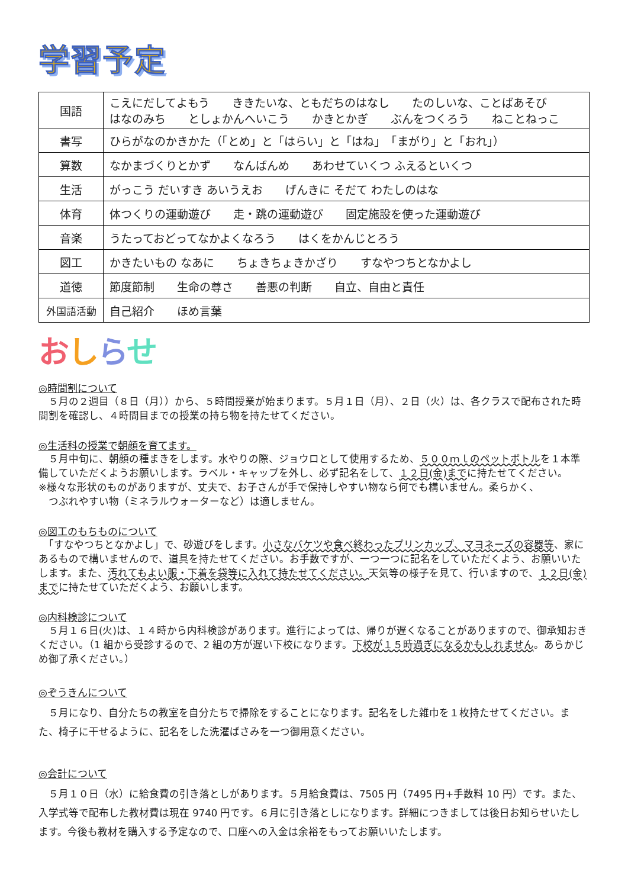学習予定
| 国語 | こえにだしてよもう ききたいな、ともだちのはなし たのしいな、ことばあそび はなのみち としょかんへいこう かきとかぎ ぶんをつくろう ねことねっこ |
| 書写 | ひらがなのかきかた（「とめ」と「はらい」と「はね」 「まがり」と「おれ」） |
| 算数 | なかまづくりとかず なんばんめ あわせていくつ ふえるといくつ |
| 生活 | がっこう だいすき あいうえお げんきに そだて わたしのはな |
| 体育 | 体つくりの運動遊び 走・跳の運動遊び 固定施設を使った運動遊び |
| 音楽 | うたっておどってなかよくなろう はくをかんじとろう |
| 図工 | かきたいもの なあに ちょきちょきかざり すなやつちとなかよし |
| 道徳 | 節度節制 生命の尊さ 善悪の判断 自立、自由と責任 |
| 外国語活動 | 自己紹介 ほめ言葉 |
おしらせ
◎時間割について
　５月の２週目（８日（月））から、５時間授業が始まります。５月１日（月）、２日（火）は、各クラスで配布された時間割を確認し、４時間目までの授業の持ち物を持たせてください。
◎生活科の授業で朝顔を育てます。
　５月中旬に、朝顔の種まきをします。水やりの際、ジョウロとして使用するため、５００ｍｌのペットボトルを１本準備していただくようお願いします。ラベル・キャップを外し、必ず記名をして、１２日(金)までに持たせてください。
※様々な形状のものがありますが、丈夫で、お子さんが手で保持しやすい物なら何でも構いません。柔らかく、
　つぶれやすい物（ミネラルウォーターなど）は適しません。
◎図工のもちものについて
　「すなやつちとなかよし」で、砂遊びをします。小さなバケツや食べ終わったプリンカップ、マヨネーズの容器等、家にあるもので構いませんので、道具を持たせてください。お手数ですが、一つ一つに記名をしていただくよう、お願いいたします。また、汚れてもよい服・下着を袋等に入れて持たせてください。天気等の様子を見て、行いますので、１２日(金)までに持たせていただくよう、お願いします。
◎内科検診について
　５月１６日(火)は、１４時から内科検診があります。進行によっては、帰りが遅くなることがありますので、御承知おきください。（1 組から受診するので、2 組の方が遅い下校になります。下校が１５時過ぎになるかもしれません。あらかじめ御了承ください。）
◎ぞうきんについて
　５月になり、自分たちの教室を自分たちで掃除をすることになります。記名をした雑巾を１枚持たせてください。また、椅子に干せるように、記名をした洗濯ばさみを一つ御用意ください。
◎会計について
　５月１０日（水）に給食費の引き落としがあります。５月給食費は、7505 円（7495 円+手数料 10 円）です。また、入学式等で配布した教材費は現在 9740 円です。６月に引き落としになります。詳細につきましては後日お知らせいたします。今後も教材を購入する予定なので、口座への入金は余裕をもってお願いいたします。